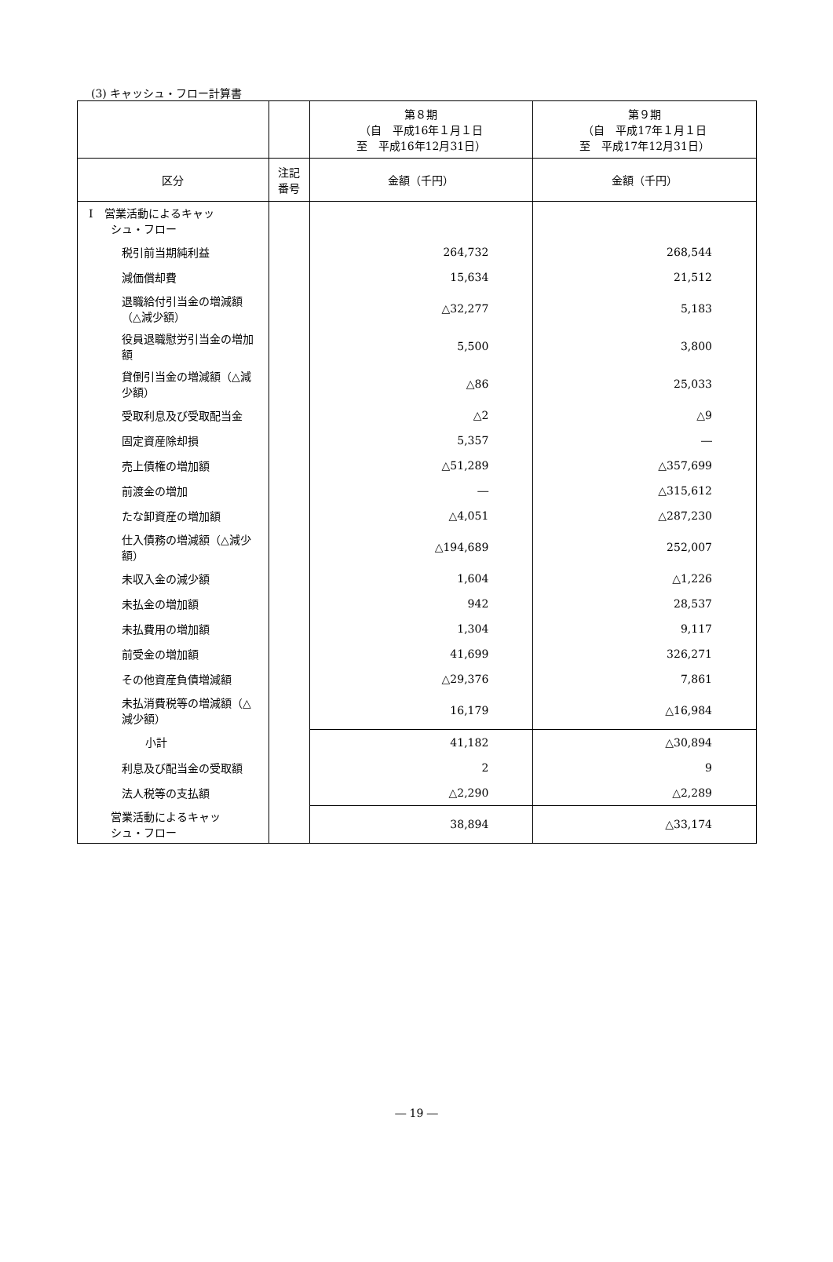(3) キャッシュ・フロー計算書
| | | 第８期 （自 平成16年１月１日 至 平成16年12月31日） | 第９期 （自 平成17年１月１日 至 平成17年12月31日） |
| --- | --- | --- | --- |
| 区分 | 注記 番号 | 金額（千円） | 金額（千円） |
| Ⅰ 営業活動によるキャッ シュ・フロー | | | |
| 税引前当期純利益 | | 264,732 | 268,544 |
| 減価償却費 | | 15,634 | 21,512 |
| 退職給付引当金の増減額（△減少額） | | △32,277 | 5,183 |
| 役員退職慰労引当金の増加額 | | 5,500 | 3,800 |
| 貸倒引当金の増減額（△減少額） | | △86 | 25,033 |
| 受取利息及び受取配当金 | | △2 | △9 |
| 固定資産除却損 | | 5,357 | ― |
| 売上債権の増加額 | | △51,289 | △357,699 |
| 前渡金の増加 | | ― | △315,612 |
| たな卸資産の増加額 | | △4,051 | △287,230 |
| 仕入債務の増減額（△減少額） | | △194,689 | 252,007 |
| 未収入金の減少額 | | 1,604 | △1,226 |
| 未払金の増加額 | | 942 | 28,537 |
| 未払費用の増加額 | | 1,304 | 9,117 |
| 前受金の増加額 | | 41,699 | 326,271 |
| その他資産負債増減額 | | △29,376 | 7,861 |
| 未払消費税等の増減額（△減少額） | | 16,179 | △16,984 |
| 小計 | | 41,182 | △30,894 |
| 利息及び配当金の受取額 | | 2 | 9 |
| 法人税等の支払額 | | △2,290 | △2,289 |
| 営業活動によるキャッ シュ・フロー | | 38,894 | △33,174 |
― 19 ―